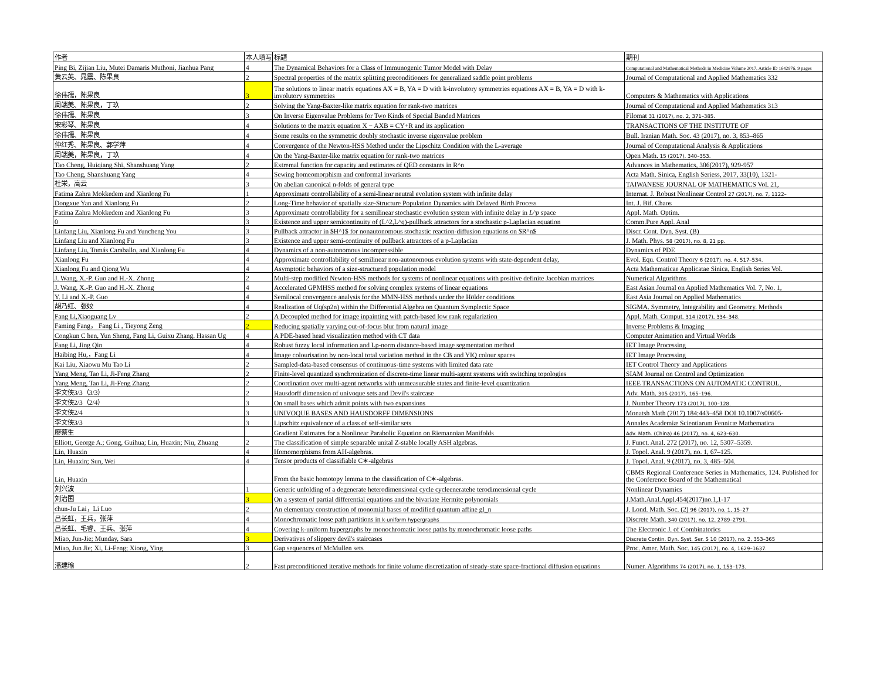| 作者 | 本人填写 | 标题 | 期刊 |
| --- | --- | --- | --- |
| Ping Bi, Zijian Liu, Mutei Damaris Muthoni, Jianhua Pang | 4 | The Dynamical Behaviors for a Class of Immunogenic Tumor Model with Delay | Computational and Mathematical Methods in Medicine Volume 2017, Article ID 1642976, 9 pages |
| 黄云英、晁震、陈果良 | 2 | Spectral properties of the matrix splitting preconditioners for generalized saddle point problems | Journal of Computational and Applied Mathematics 332 |
| 徐伟孺，陈果良 | 3 | The solutions to linear matrix equations AX = B, YA = D with k-involutory symmetries equations AX = B, YA = D with k-involutory symmetries | Computers & Mathematics with Applications |
| 周端美、陈果良，丁玖 | 2 | Solving the Yang-Baxter-like matrix equation for rank-two matrices | Journal of Computational and Applied Mathematics 313 |
| 徐伟孺、陈果良 | 3 | On Inverse Eigenvalue Problems for Two Kinds of Special Banded Matrices | Filomat 31 (2017), no. 2, 371–385. |
| 宋彩琴、陈果良 | 4 | Solutions to the matrix equation X − AXB = CY+R and its application | TRANSACTIONS OF THE INSTITUTE OF |
| 徐伟孺、陈果良 | 4 | Some results on the symmetric doubly stochastic inverse eigenvalue problem | Bull. Iranian Math. Soc. 43 (2017), no. 3, 853–865 |
| 仲红秀、陈果良、郭学萍 | 4 | Convergence of the Newton-HSS Method under the Lipschitz Condition with the L-average | Journal of Computational Analysis & Applications |
| 周端美，陈果良，丁玖 | 4 | On the Yang-Baxter-like matrix equation for rank-two matrices | Open Math. 15 (2017), 340–353. |
| Tao Cheng, Huiqiang Shi, Shanshuang Yang | 2 | Extremal function for capacity and estimates of QED constants in R^n | Advances in Mathematics, 306(2017), 929-957 |
| Tao Cheng, Shanshuang Yang | 4 | Sewing homeomorphism and conformal invariants | Acta Math. Sinica, English Seriess, 2017, 33(10), 1321- |
| 杜栄，高云 | 3 | On abelian canonical n-folds of general type | TAIWANESE JOURNAL OF MATHEMATICS Vol. 21, |
| Fatima Zahra Mokkedem and Xianlong Fu | 1 | Approximate controllability of a semi-linear neutral evolution system with infinite delay | Internat. J. Robust Nonlinear Control 27 (2017), no. 7, 1122– |
| Dongxue Yan and Xianlong Fu | 2 | Long-Time behavior of spatially size-Structure Population Dynamics with Delayed Birth Process | Int. J. Bif. Chaos |
| Fatima Zahra Mokkedem and Xianlong Fu | 3 | Approximate controllability for a semilinear stochastic evolution system with infinite delay in L^p space | Appl. Math. Optim. |
| 0 | 3 | Existence and upper semicontinuity of (L^2,L^q)-pullback attractors for a stochastic p-Laplacian equation | Comm.Pure Appl. Anal |
| Linfang Liu, Xianlong Fu and Yuncheng You | 3 | Pullback attractor in $H^}$ for nonautonomous stochastic reaction-diffusion equations on $R^n$ | Discr. Cont. Dyn. Syst. (B) |
| Linfang Liu and Xianlong Fu | 3 | Existence and upper semi-continuity of pullback attractors of a p-Laplacian | J. Math. Phys. 58 (2017), no. 8, 21 pp. |
| Linfang Liu, Tomás Caraballo, and Xianlong Fu | 4 | Dynamics of a non-autonomous incompressible | Dynamics of PDE |
| Xianlong Fu | 4 | Approximate controllability of semilinear non-autonomous evolution systems with state-dependent delay, | Evol. Equ. Control Theory 6 (2017), no. 4, 517–534. |
| Xianlong Fu and Qiong Wu | 4 | Asymptotic behaviors of a size-structured population model | Acta Mathematicae Applicatae Sinica, English Series Vol. |
| J. Wang, X.-P. Guo and H.-X. Zhong | 2 | Multi-step modified Newton-HSS methods for systems of nonlinear equations with positive definite Jacobian matrices | Numerical Algorithms |
| J. Wang, X.-P. Guo and H.-X. Zhong | 4 | Accelerated GPMHSS method for solving complex systems of linear equations | East Asian Journal on Applied Mathematics Vol. 7, No. 1, |
| Y. Li and X.-P. Guo | 4 | Semilocal convergence analysis for the MMN-HSS methods under the Hölder conditions | East Asia Journal on Applied Mathematics |
| 胡乃红、张姣 | 4 | Realization of Uq(sp2n) within the Differential Algebra on Quantum Symplectic Space | SIGMA. Symmetry, Integrability and Geometry. Methods |
| Fang Li,Xiaoguang Lv | 2 | A Decoupled method for image inpainting with patch-based low rank regulariztion | Appl. Math. Comput. 314 (2017), 334–348. |
| Faming Fang， Fang Li , Tieyong Zeng | 2 | Reducing spatially varying out-of-focus blur from natural image | Inverse Problems & Imaging |
| Congkun C hen, Yun Sheng, Fang Li, Guixu Zhang, Hassan Ug | 4 | A PDE-based head visualization method with CT data | Computer Animation and Virtual Worlds |
| Fang Li, Jing Qin | 4 | Robust fuzzy local information and Lp-norm distance-based image segmentation method | IET Image Processing |
| Haibing Hu,，Fang Li | 4 | Image colourisation by non-local total variation method in the CB and YIQ colour spaces | IET Image Processing |
| Kai Liu, Xiaowu Mu Tao Li | 2 | Sampled-data-based consensus of continuous-time systems with limited data rate | IET Control Theory and Applications |
| Yang Meng, Tao Li, Ji-Feng Zhang | 2 | Finite-level quantized synchronization of discrete-time linear multi-agent systems with switching topologies | SIAM Journal on Control and Optimization |
| Yang Meng, Tao Li, Ji-Feng Zhang | 2 | Coordination over multi-agent networks with unmeasurable states and finite-level quantization | IEEE TRANSACTIONS ON AUTOMATIC CONTROL, |
| 李文侠3/3（3/3） | 2 | Hausdorff dimension of univoque sets and Devil's staircase | Adv. Math. 305 (2017), 165–196. |
| 李文侠2/3（2/4） | 3 | On small bases which admit points with two expansions | J. Number Theory 173 (2017), 100–128. |
| 李文侠2/4 | 3 | UNIVOQUE BASES AND HAUSDORFF DIMENSIONS | Monatsh Math (2017) 184:443–458 DOI 10.1007/s00605- |
| 李文侠3/3 | 3 | Lipschitz equivalence of a class of self-similar sets | Annales Academiæ Scientiarum Fennicæ Mathematica |
| 廖蔡生 | | Gradient Estimates for a Nonlinear Parabolic Equation on Riemannian Manifolds | Adv. Math. (China) 46 (2017), no. 4, 623–630. |
| Elliott, George A.; Gong, Guihua; Lin, Huaxin; Niu, Zhuang | 2 | The classification of simple separable unital Z-stable locally ASH algebras. | J. Funct. Anal. 272 (2017), no. 12, 5307–5359. |
| Lin, Huaxin | 4 | Homomorphisms from AH-algebras. | J. Topol. Anal. 9 (2017), no. 1, 67–125. |
| Lin, Huaxin; Sun, Wei | 4 | Tensor products of classifiable C∗-algebras | J. Topol. Anal. 9 (2017), no. 3, 485–504. |
| Lin, Huaxin | | From the basic homotopy lemma to the classification of C∗-algebras. | CBMS Regional Conference Series in Mathematics, 124. Published for the Conference Board of the Mathematical |
| 刘兴波 | 1 | Generic unfolding of a degenerate heterodimensional cycle cycleeneratehe terodimensional cycle | Nonlinear Dynamics |
| 刘治国 | 3 | On a system of partial differential equations and the bivariate Hermite polynomials | J.Math.Anal.Appl.454(2017)no.1,1-17 |
| chun-Ju Lai，Li Luo | 2 | An elementary construction of monomial bases of modified quantum affine gl_n | J. Lond. Math. Soc. (2) 96 (2017), no. 1, 15–27 |
| 吕长虹，王兵，张萍 | 4 | Monochromatic loose path partitions in k-uniform hypergraphs | Discrete Math. 340 (2017), no. 12, 2789–2791. |
| 吕长虹、毛睿、王兵、张萍 | 4 | Covering k-uniform hypergraphs by monochromatic loose paths by monochromatic loose paths | The Electronic J. of Combinatorics |
| Miao, Jun-Jie; Munday, Sara | 3 | Derivatives of slippery devil's staircases | Discrete Contin. Dyn. Syst. Ser. S 10 (2017), no. 2, 353–365 |
| Miao, Jun Jie; Xi, Li-Feng; Xiong, Ying | 3 | Gap sequences of McMullen sets | Proc. Amer. Math. Soc. 145 (2017), no. 4, 1629–1637. |
| 潘建瑜 | 2 | Fast preconditioned iterative methods for finite volume discretization of steady-state space-fractional diffusion equations | Numer. Algorithms 74 (2017), no. 1, 153–173. |